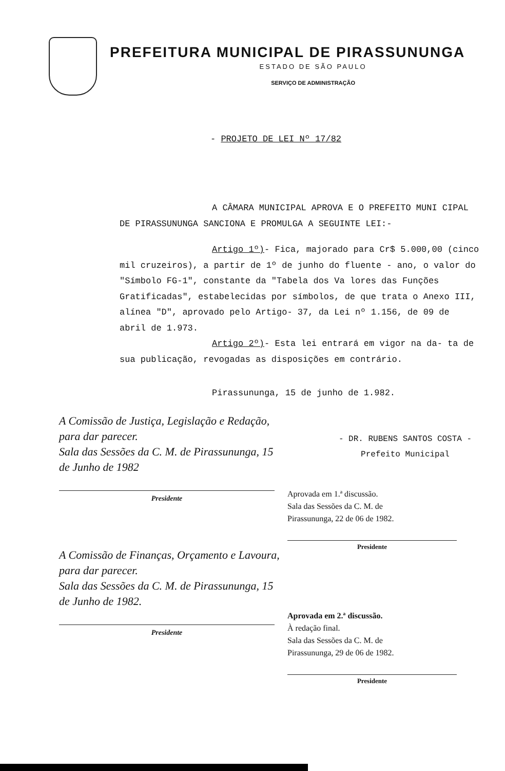PREFEITURA MUNICIPAL DE PIRASSUNUNGA
ESTADO DE SÃO PAULO
SERVIÇO DE ADMINISTRAÇÃO
- PROJETO DE LEI Nº 17/82
A CÂMARA MUNICIPAL APROVA E O PREFEITO MUNI CIPAL DE PIRASSUNUNGA SANCIONA E PROMULGA A SEGUINTE LEI:-
Artigo 1º)- Fica, majorado para Cr$ 5.000,00 (cinco mil cruzeiros), a partir de 1º de junho do fluente - ano, o valor do "Símbolo FG-1", constante da "Tabela dos Va lores das Funções Gratificadas", estabelecidas por símbolos, de que trata o Anexo III, alínea "D", aprovado pelo Artigo- 37, da Lei nº 1.156, de 09 de abril de 1.973.
Artigo 2º)- Esta lei entrará em vigor na da- ta de sua publicação, revogadas as disposições em contrário.
Pirassununga, 15 de junho de 1.982.
A Comissão de Justiça, Legislação e Redação, para dar parecer.
Sala das Sessões da C. M. de Pirassununga, 15 de Junho de 1982
Presidente
A Comissão de Finanças, Orçamento e Lavoura, para dar parecer.
Sala das Sessões da C. M. de Pirassununga, 15 de Junho de 1982.
Presidente
- DR. RUBENS SANTOS COSTA -
Prefeito Municipal
Aprovada em 1.ª discussão.
Sala das Sessões da C. M. de
Pirassununga, 22 de 06 de 1982.
Presidente
Aprovada em 2.ª discussão.
À redação final.
Sala das Sessões da C. M. de
Pirassununga, 29 de 06 de 1982.
Presidente